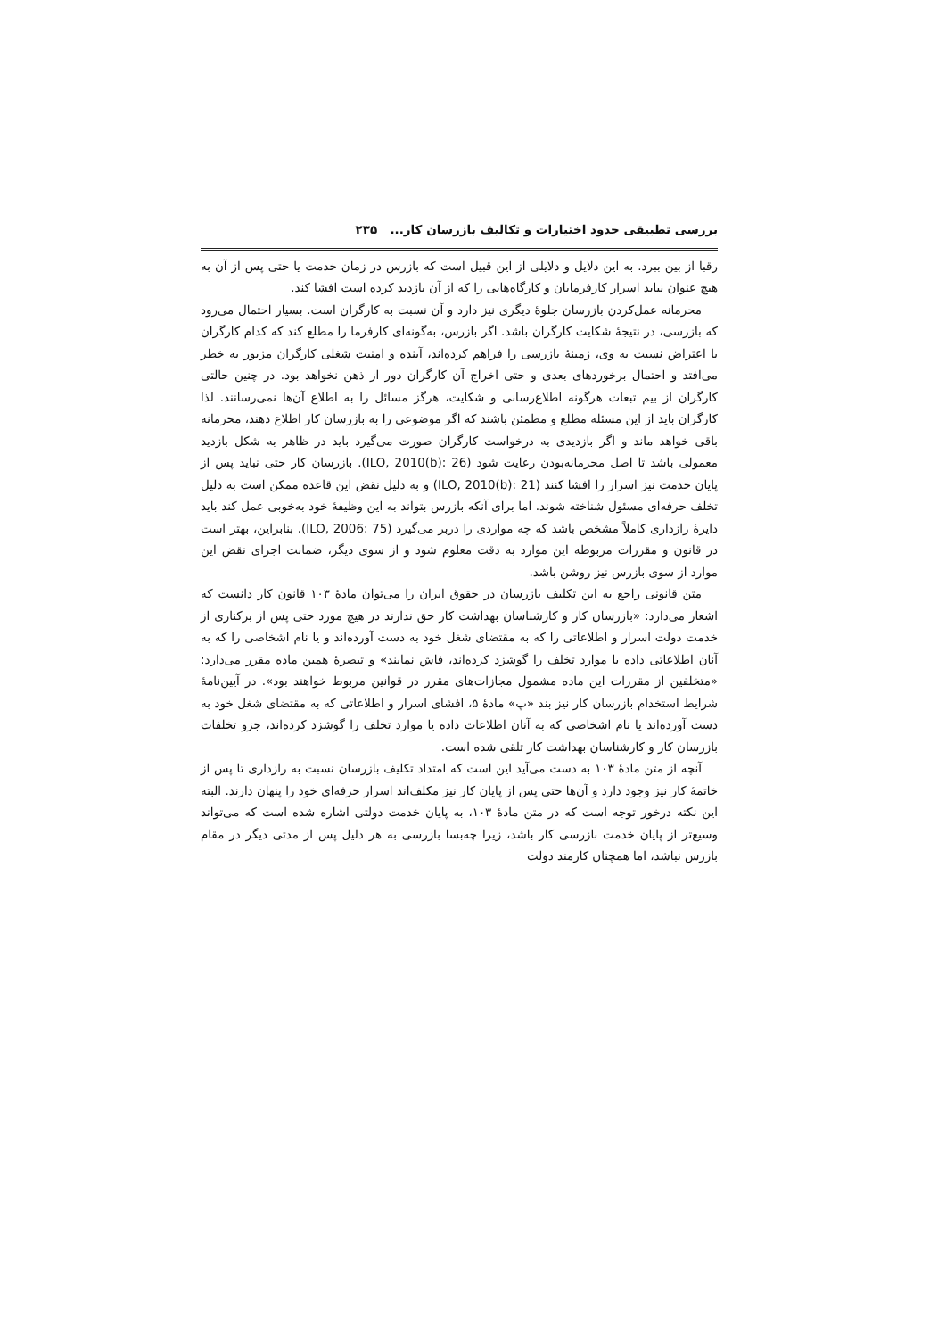بررسی تطبیقی حدود اختیارات و تکالیف بازرسان کار... ۲۳۵
رقبا از بین ببرد. به این دلایل و دلایلی از این قبیل است که بازرس در زمان خدمت یا حتی پس از آن به هیچ عنوان نباید اسرار کارفرمایان و کارگاه‌هایی را که از آن بازدید کرده است افشا کند.
محرمانه عمل‌کردن بازرسان جلوهٔ دیگری نیز دارد و آن نسبت به کارگران است. بسیار احتمال می‌رود که بازرسی، در نتیجهٔ شکایت کارگران باشد. اگر بازرس، به‌گونه‌ای کارفرما را مطلع کند که کدام کارگران با اعتراض نسبت به وی، زمینهٔ بازرسی را فراهم کرده‌اند، آینده و امنیت شغلی کارگران مزبور به خطر می‌افتد و احتمال برخوردهای بعدی و حتی اخراج آن کارگران دور از ذهن نخواهد بود. در چنین حالتی کارگران از بیم تبعات هرگونه اطلاع‌رسانی و شکایت، هرگز مسائل را به اطلاع آن‌ها نمی‌رسانند. لذا کارگران باید از این مسئله مطلع و مطمئن باشند که اگر موضوعی را به بازرسان کار اطلاع دهند، محرمانه باقی خواهد ماند و اگر بازدیدی به درخواست کارگران صورت می‌گیرد باید در ظاهر به شکل بازدید معمولی باشد تا اصل محرمانه‌بودن رعایت شود (ILO, 2010(b): 26). بازرسان کار حتی نباید پس از پایان خدمت نیز اسرار را افشا کنند (ILO, 2010(b): 21) و به دلیل نقض این قاعده ممکن است به دلیل تخلف حرفه‌ای مسئول شناخته شوند. اما برای آنکه بازرس بتواند به این وظیفهٔ خود به‌خوبی عمل کند باید دایرهٔ رازداری کاملاً مشخص باشد که چه مواردی را دربر می‌گیرد (ILO, 2006: 75). بنابراین، بهتر است در قانون و مقررات مربوطه این موارد به دقت معلوم شود و از سوی دیگر، ضمانت اجرای نقض این موارد از سوی بازرس نیز روشن باشد.
متن قانونی راجع به این تکلیف بازرسان در حقوق ایران را می‌توان مادهٔ ۱۰۳ قانون کار دانست که اشعار می‌دارد: «بازرسان کار و کارشناسان بهداشت کار حق ندارند در هیچ مورد حتی پس از برکناری از خدمت دولت اسرار و اطلاعاتی را که به مقتضای شغل خود به دست آورده‌اند و یا نام اشخاصی را که به آنان اطلاعاتی داده یا موارد تخلف را گوشزد کرده‌اند، فاش نمایند» و تبصرهٔ همین ماده مقرر می‌دارد: «متخلفین از مقررات این ماده مشمول مجازات‌های مقرر در قوانین مربوط خواهند بود». در آیین‌نامهٔ شرایط استخدام بازرسان کار نیز بند «پ» مادهٔ ۵، افشای اسرار و اطلاعاتی که به مقتضای شغل خود به دست آورده‌اند یا نام اشخاصی که به آنان اطلاعات داده یا موارد تخلف را گوشزد کرده‌اند، جزو تخلفات بازرسان کار و کارشناسان بهداشت کار تلقی شده است.
آنچه از متن مادهٔ ۱۰۳ به دست می‌آید این است که امتداد تکلیف بازرسان نسبت به رازداری تا پس از خاتمهٔ کار نیز وجود دارد و آن‌ها حتی پس از پایان کار نیز مکلف‌اند اسرار حرفه‌ای خود را پنهان دارند. البته این نکته درخور توجه است که در متن مادهٔ ۱۰۳، به پایان خدمت دولتی اشاره شده است که می‌تواند وسیع‌تر از پایان خدمت بازرسی کار باشد، زیرا چه‌بسا بازرسی به هر دلیل پس از مدتی دیگر در مقام بازرس نباشد، اما همچنان کارمند دولت